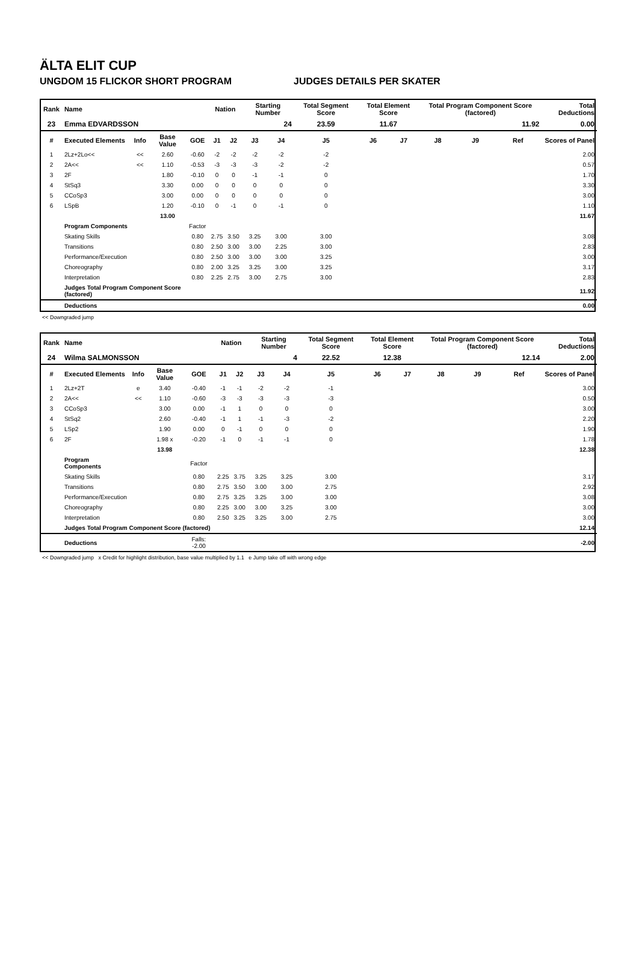ÄLTA ELIT CUP
UNGDOM 15 FLICKOR SHORT PROGRAM JUDGES DETAILS PER SKATER
| Rank | Name | | | | Nation | | Starting Number | | Total Segment Score | Total Element Score | | Total Program Component Score (factored) | | | Total Deductions |
| --- | --- | --- | --- | --- | --- | --- | --- | --- | --- | --- | --- | --- | --- | --- | --- |
| 23 | Emma EDVARDSSON | | | | | | 24 | | 23.59 | 11.67 | | 11.92 | | | 0.00 |
| # | Executed Elements | Info | Base Value | GOE | J1 | J2 | J3 | J4 | J5 | J6 | J7 | J8 | J9 | Ref | Scores of Panel |
| 1 | 2Lz+2Lo<< | << | 2.60 | -0.60 | -2 | -2 | -2 | -2 | -2 | | | | | | 2.00 |
| 2 | 2A<< | << | 1.10 | -0.53 | -3 | -3 | -3 | -2 | -2 | | | | | | 0.57 |
| 3 | 2F | | 1.80 | -0.10 | 0 | 0 | -1 | -1 | 0 | | | | | | 1.70 |
| 4 | StSq3 | | 3.30 | 0.00 | 0 | 0 | 0 | 0 | 0 | | | | | | 3.30 |
| 5 | CCoSp3 | | 3.00 | 0.00 | 0 | 0 | 0 | 0 | 0 | | | | | | 3.00 |
| 6 | LSpB | | 1.20 | -0.10 | 0 | -1 | 0 | -1 | 0 | | | | | | 1.10 |
| | | | 13.00 | | | | | | | | | | | | 11.67 |
| | Program Components | | | Factor | | | | | | | | | | | |
| | Skating Skills | | | 0.80 | 2.75 | 3.50 | 3.25 | 3.00 | 3.00 | | | | | | 3.08 |
| | Transitions | | | 0.80 | 2.50 | 3.00 | 3.00 | 2.25 | 3.00 | | | | | | 2.83 |
| | Performance/Execution | | | 0.80 | 2.50 | 3.00 | 3.00 | 3.00 | 3.25 | | | | | | 3.00 |
| | Choreography | | | 0.80 | 2.00 | 3.25 | 3.25 | 3.00 | 3.25 | | | | | | 3.17 |
| | Interpretation | | | 0.80 | 2.25 | 2.75 | 3.00 | 2.75 | 3.00 | | | | | | 2.83 |
| | Judges Total Program Component Score (factored) | | | | | | | | | | | | | | 11.92 |
| | Deductions | | | | | | | | | | | | | | 0.00 |
<< Downgraded jump
| Rank | Name | | | | Nation | | Starting Number | | Total Segment Score | Total Element Score | | Total Program Component Score (factored) | | | Total Deductions |
| --- | --- | --- | --- | --- | --- | --- | --- | --- | --- | --- | --- | --- | --- | --- | --- |
| 24 | Wilma SALMONSSON | | | | | | 4 | | 22.52 | 12.38 | | 12.14 | | | 2.00 |
| # | Executed Elements | Info | Base Value | GOE | J1 | J2 | J3 | J4 | J5 | J6 | J7 | J8 | J9 | Ref | Scores of Panel |
| 1 | 2Lz+2T | e | 3.40 | -0.40 | -1 | -1 | -2 | -2 | -1 | | | | | | 3.00 |
| 2 | 2A<< | << | 1.10 | -0.60 | -3 | -3 | -3 | -3 | -3 | | | | | | 0.50 |
| 3 | CCoSp3 | | 3.00 | 0.00 | -1 | 1 | 0 | 0 | 0 | | | | | | 3.00 |
| 4 | StSq2 | | 2.60 | -0.40 | -1 | 1 | -1 | -3 | -2 | | | | | | 2.20 |
| 5 | LSp2 | | 1.90 | 0.00 | 0 | -1 | 0 | 0 | 0 | | | | | | 1.90 |
| 6 | 2F | | 1.98 x | -0.20 | -1 | 0 | -1 | -1 | 0 | | | | | | 1.78 |
| | | | 13.98 | | | | | | | | | | | | 12.38 |
| | Program Components | | | Factor | | | | | | | | | | | |
| | Skating Skills | | | 0.80 | 2.25 | 3.75 | 3.25 | 3.25 | 3.00 | | | | | | 3.17 |
| | Transitions | | | 0.80 | 2.75 | 3.50 | 3.00 | 3.00 | 2.75 | | | | | | 2.92 |
| | Performance/Execution | | | 0.80 | 2.75 | 3.25 | 3.25 | 3.00 | 3.00 | | | | | | 3.08 |
| | Choreography | | | 0.80 | 2.25 | 3.00 | 3.00 | 3.25 | 3.00 | | | | | | 3.00 |
| | Interpretation | | | 0.80 | 2.50 | 3.25 | 3.25 | 3.00 | 2.75 | | | | | | 3.00 |
| | Judges Total Program Component Score (factored) | | | | | | | | | | | | | | 12.14 |
| | Deductions | | | Falls: -2.00 | | | | | | | | | | | -2.00 |
<< Downgraded jump x Credit for highlight distribution, base value multiplied by 1.1 e Jump take off with wrong edge